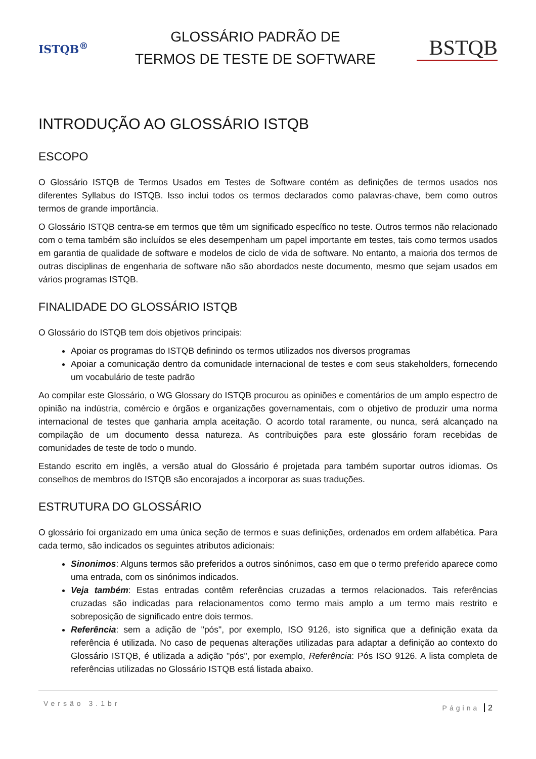ISTQB<sup>®</sup>
GLOSSÁRIO PADRÃO DE
TERMOS DE TESTE DE SOFTWARE
BSTQB
INTRODUÇÃO AO GLOSSÁRIO ISTQB
ESCOPO
O Glossário ISTQB de Termos Usados em Testes de Software contém as definições de termos usados nos diferentes Syllabus do ISTQB. Isso inclui todos os termos declarados como palavras-chave, bem como outros termos de grande importância.
O Glossário ISTQB centra-se em termos que têm um significado específico no teste. Outros termos não relacionado com o tema também são incluídos se eles desempenham um papel importante em testes, tais como termos usados em garantia de qualidade de software e modelos de ciclo de vida de software. No entanto, a maioria dos termos de outras disciplinas de engenharia de software não são abordados neste documento, mesmo que sejam usados em vários programas ISTQB.
FINALIDADE DO GLOSSÁRIO ISTQB
O Glossário do ISTQB tem dois objetivos principais:
Apoiar os programas do ISTQB definindo os termos utilizados nos diversos programas
Apoiar a comunicação dentro da comunidade internacional de testes e com seus stakeholders, fornecendo um vocabulário de teste padrão
Ao compilar este Glossário, o WG Glossary do ISTQB procurou as opiniões e comentários de um amplo espectro de opinião na indústria, comércio e órgãos e organizações governamentais, com o objetivo de produzir uma norma internacional de testes que ganharia ampla aceitação. O acordo total raramente, ou nunca, será alcançado na compilação de um documento dessa natureza. As contribuições para este glossário foram recebidas de comunidades de teste de todo o mundo.
Estando escrito em inglês, a versão atual do Glossário é projetada para também suportar outros idiomas. Os conselhos de membros do ISTQB são encorajados a incorporar as suas traduções.
ESTRUTURA DO GLOSSÁRIO
O glossário foi organizado em uma única seção de termos e suas definições, ordenados em ordem alfabética. Para cada termo, são indicados os seguintes atributos adicionais:
Sinonimos: Alguns termos são preferidos a outros sinónimos, caso em que o termo preferido aparece como uma entrada, com os sinónimos indicados.
Veja também: Estas entradas contêm referências cruzadas a termos relacionados. Tais referências cruzadas são indicadas para relacionamentos como termo mais amplo a um termo mais restrito e sobreposição de significado entre dois termos.
Referência: sem a adição de "pós", por exemplo, ISO 9126, isto significa que a definição exata da referência é utilizada. No caso de pequenas alterações utilizadas para adaptar a definição ao contexto do Glossário ISTQB, é utilizada a adição "pós", por exemplo, Referência: Pós ISO 9126. A lista completa de referências utilizadas no Glossário ISTQB está listada abaixo.
Versão 3.1br
Página 2